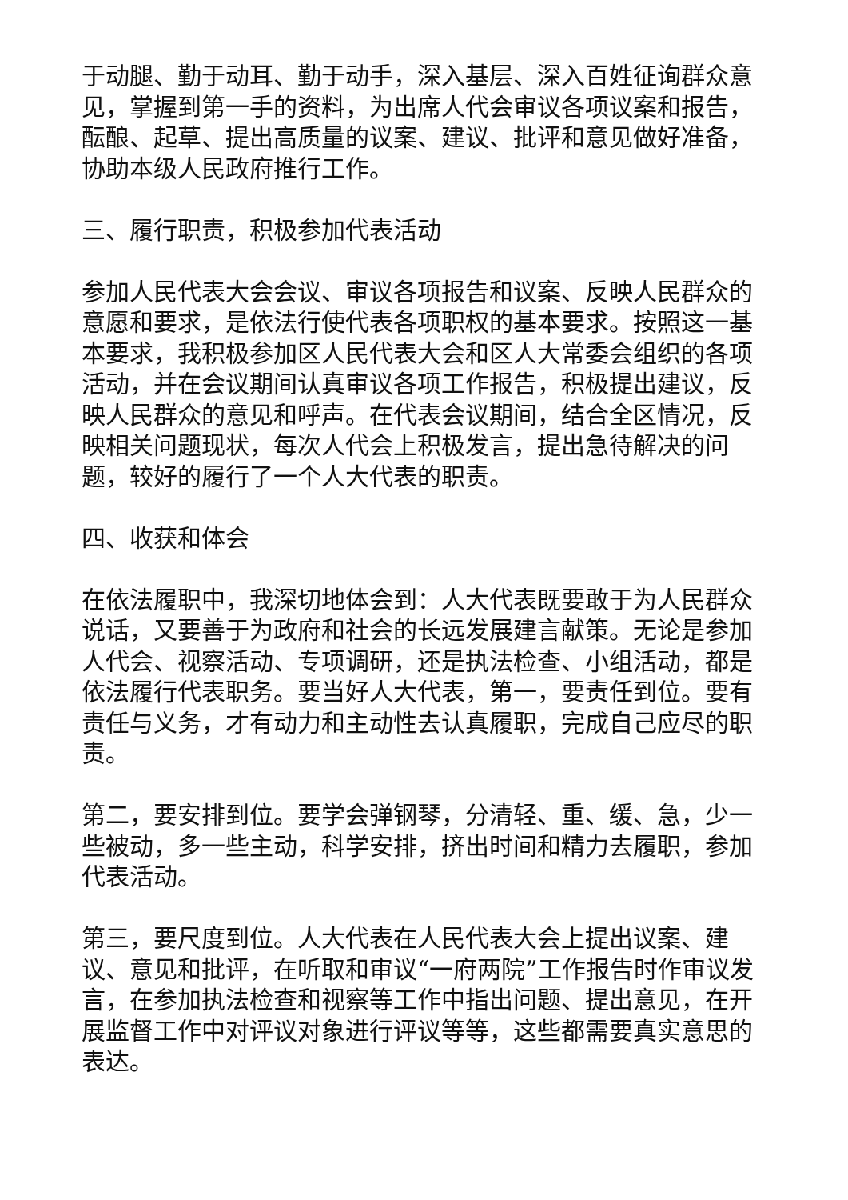于动腿、勤于动耳、勤于动手，深入基层、深入百姓征询群众意见，掌握到第一手的资料，为出席人代会审议各项议案和报告，酝酿、起草、提出高质量的议案、建议、批评和意见做好准备，协助本级人民政府推行工作。
三、履行职责，积极参加代表活动
参加人民代表大会会议、审议各项报告和议案、反映人民群众的意愿和要求，是依法行使代表各项职权的基本要求。按照这一基本要求，我积极参加区人民代表大会和区人大常委会组织的各项活动，并在会议期间认真审议各项工作报告，积极提出建议，反映人民群众的意见和呼声。在代表会议期间，结合全区情况，反映相关问题现状，每次人代会上积极发言，提出急待解决的问题，较好的履行了一个人大代表的职责。
四、收获和体会
在依法履职中，我深切地体会到：人大代表既要敢于为人民群众说话，又要善于为政府和社会的长远发展建言献策。无论是参加人代会、视察活动、专项调研，还是执法检查、小组活动，都是依法履行代表职务。要当好人大代表，第一，要责任到位。要有责任与义务，才有动力和主动性去认真履职，完成自己应尽的职责。
第二，要安排到位。要学会弹钢琴，分清轻、重、缓、急，少一些被动，多一些主动，科学安排，挤出时间和精力去履职，参加代表活动。
第三，要尺度到位。人大代表在人民代表大会上提出议案、建议、意见和批评，在听取和审议“一府两院”工作报告时作审议发言，在参加执法检查和视察等工作中指出问题、提出意见，在开展监督工作中对评议对象进行评议等等，这些都需要真实意思的表达。